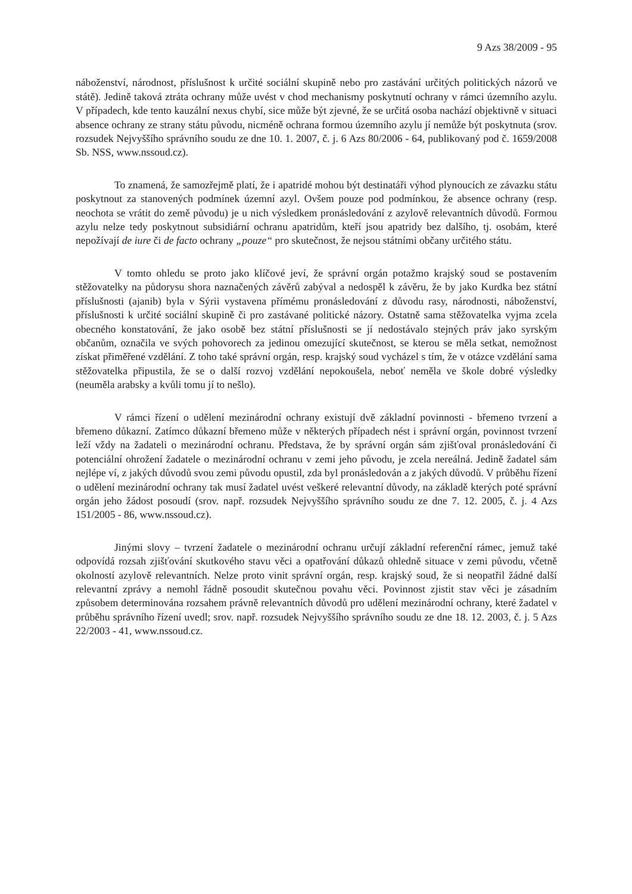9 Azs 38/2009 - 95
náboženství, národnost, příslušnost k určité sociální skupině nebo pro zastávání určitých politických názorů ve státě). Jedině taková ztráta ochrany může uvést v chod mechanismy poskytnutí ochrany v rámci územního azylu. V případech, kde tento kauzální nexus chybí, sice může být zjevné, že se určitá osoba nachází objektivně v situaci absence ochrany ze strany státu původu, nicméně ochrana formou územního azylu jí nemůže být poskytnuta (srov. rozsudek Nejvyššího správního soudu ze dne 10. 1. 2007, č. j. 6 Azs 80/2006 - 64, publikovaný pod č. 1659/2008 Sb. NSS, www.nssoud.cz).
To znamená, že samozřejmě platí, že i apatridé mohou být destinatáři výhod plynoucích ze závazku státu poskytnout za stanovených podmínek územní azyl. Ovšem pouze pod podmínkou, že absence ochrany (resp. neochota se vrátit do země původu) je u nich výsledkem pronásledování z azylově relevantních důvodů. Formou azylu nelze tedy poskytnout subsidiární ochranu apatridům, kteří jsou apatridy bez dalšího, tj. osobám, které nepožívají de iure či de facto ochrany „pouze“ pro skutečnost, že nejsou státními občany určitého státu.
V tomto ohledu se proto jako klíčové jeví, že správní orgán potažmo krajský soud se postavením stěžovatelky na půdorysu shora naznačených závěrů zabýval a nedospěl k závěru, že by jako Kurdka bez státní příslušnosti (ajanib) byla v Sýrii vystavena přímému pronásledování z důvodu rasy, národnosti, náboženství, příslušnosti k určité sociální skupině či pro zastávané politické názory. Ostatně sama stěžovatelka vyjma zcela obecného konstatování, že jako osobě bez státní příslušnosti se jí nedostávalo stejných práv jako syrským občanům, označila ve svých pohovorech za jedinou omezující skutečnost, se kterou se měla setkat, nemožnost získat přiměřené vzdělání. Z toho také správní orgán, resp. krajský soud vycházel s tím, že v otázce vzdělání sama stěžovatelka připustila, že se o další rozvoj vzdělání nepokoušela, neboť neměla ve škole dobré výsledky (neuměla arabsky a kvůli tomu jí to nešlo).
V rámci řízení o udělení mezinárodní ochrany existují dvě základní povinnosti - břemeno tvrzení a břemeno důkazní. Zatímco důkazní břemeno může v některých případech nést i správní orgán, povinnost tvrzení leží vždy na žadateli o mezinárodní ochranu. Představa, že by správní orgán sám zjišťoval pronásledování či potenciální ohrožení žadatele o mezinárodní ochranu v zemi jeho původu, je zcela nereálná. Jedině žadatel sám nejlépe ví, z jakých důvodů svou zemi původu opustil, zda byl pronásledován a z jakých důvodů. V průběhu řízení o udělení mezinárodní ochrany tak musí žadatel uvést veškeré relevantní důvody, na základě kterých poté správní orgán jeho žádost posoudí (srov. např. rozsudek Nejvyššího správního soudu ze dne 7. 12. 2005, č. j. 4 Azs 151/2005 - 86, www.nssoud.cz).
Jinými slovy – tvrzení žadatele o mezinárodní ochranu určují základní referenční rámec, jemuž také odpovídá rozsah zjišťování skutkového stavu věci a opatřování důkazů ohledně situace v zemi původu, včetně okolností azylově relevantních. Nelze proto vinit správní orgán, resp. krajský soud, že si neopatřil žádné další relevantní zprávy a nemohl řádně posoudit skutečnou povahu věci. Povinnost zjistit stav věci je zásadním způsobem determinována rozsahem právně relevantních důvodů pro udělení mezinárodní ochrany, které žadatel v průběhu správního řízení uvedl; srov. např. rozsudek Nejvyššího správního soudu ze dne 18. 12. 2003, č. j. 5 Azs 22/2003 - 41, www.nssoud.cz.